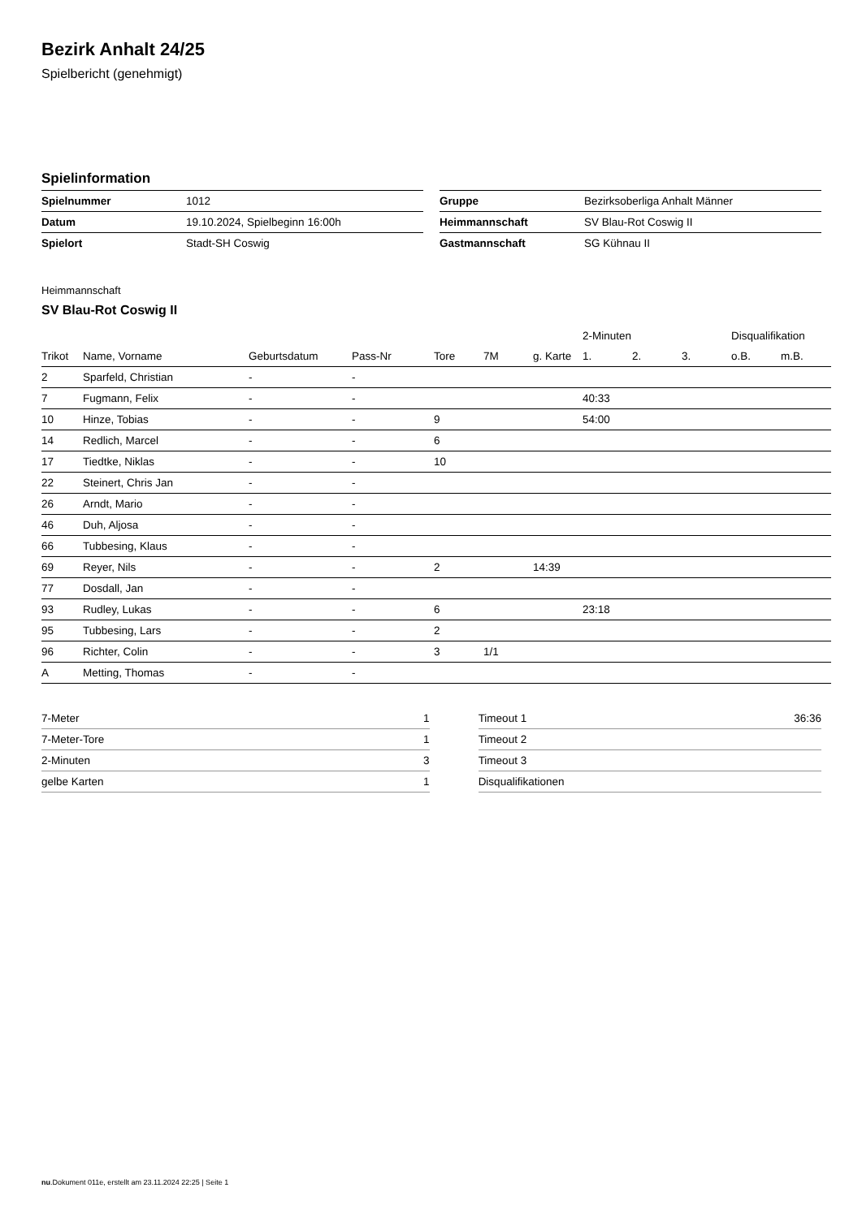Bezirk Anhalt 24/25
Spielbericht (genehmigt)
Spielinformation
| Spielnummer | 1012 |
| Datum | 19.10.2024, Spielbeginn 16:00h |
| Spielort | Stadt-SH Coswig |
| Gruppe | Bezirksoberliga Anhalt Männer |
| Heimmannschaft | SV Blau-Rot Coswig II |
| Gastmannschaft | SG Kühnau II |
Heimmannschaft
SV Blau-Rot Coswig II
| | | | | | | | 2-Minuten | | | Disqualifikation | |
| --- | --- | --- | --- | --- | --- | --- | --- | --- | --- | --- | --- |
| Trikot | Name, Vorname | Geburtsdatum | Pass-Nr | Tore | 7M | g. Karte | 1. | 2. | 3. | o.B. | m.B. |
| 2 | Sparfeld, Christian | - | - | | | | | | | | |
| 7 | Fugmann, Felix | - | - | | | | 40:33 | | | | |
| 10 | Hinze, Tobias | - | - | 9 | | | 54:00 | | | | |
| 14 | Redlich, Marcel | - | - | 6 | | | | | | | |
| 17 | Tiedtke, Niklas | - | - | 10 | | | | | | | |
| 22 | Steinert, Chris Jan | - | - | | | | | | | | |
| 26 | Arndt, Mario | - | - | | | | | | | | |
| 46 | Duh, Aljosa | - | - | | | | | | | | |
| 66 | Tubbesing, Klaus | - | - | | | | | | | | |
| 69 | Reyer, Nils | - | - | 2 | | 14:39 | | | | | |
| 77 | Dosdall, Jan | - | - | | | | | | | | |
| 93 | Rudley, Lukas | - | - | 6 | | | 23:18 | | | | |
| 95 | Tubbesing, Lars | - | - | 2 | | | | | | | |
| 96 | Richter, Colin | - | - | 3 | 1/1 | | | | | | |
| A | Metting, Thomas | - | - | | | | | | | | |
| 7-Meter | 1 |
| 7-Meter-Tore | 1 |
| 2-Minuten | 3 |
| gelbe Karten | 1 |
| Timeout 1 | 36:36 |
| Timeout 2 | |
| Timeout 3 | |
| Disqualifikationen | |
nu.Dokument 011e, erstellt am 23.11.2024 22:25 | Seite 1